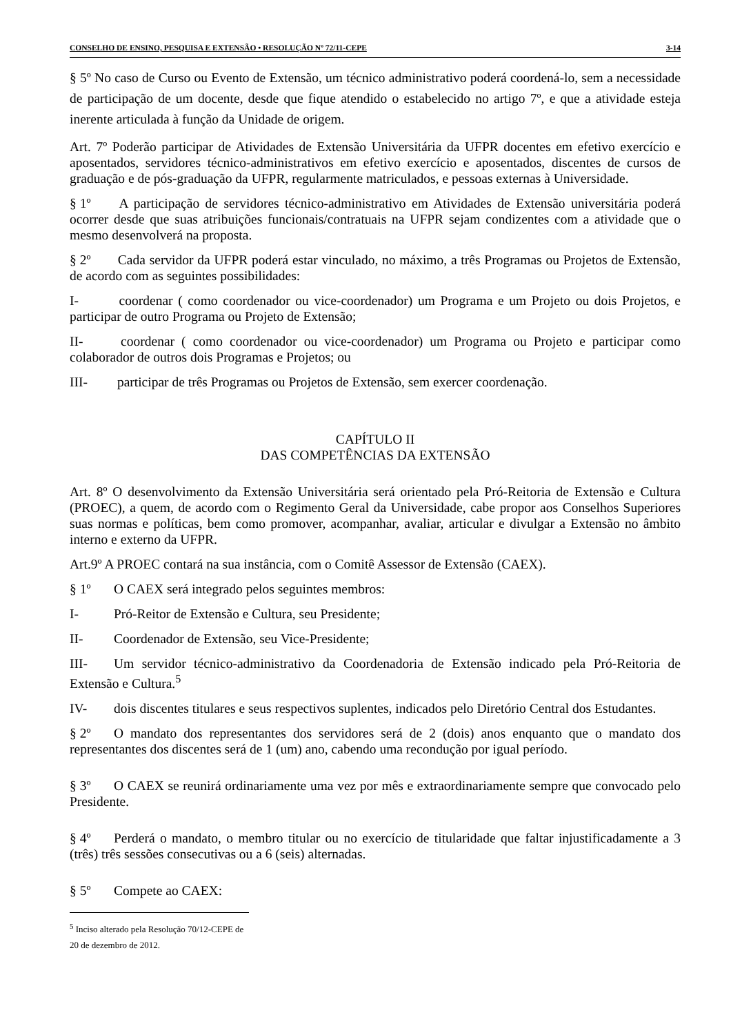CONSELHO DE ENSINO, PESQUISA E EXTENSÃO • RESOLUÇÃO Nº 72/11-CEPE 3-14
§ 5º No caso de Curso ou Evento de Extensão, um técnico administrativo poderá coordená-lo, sem a necessidade de participação de um docente, desde que fique atendido o estabelecido no artigo 7º, e que a atividade esteja inerente articulada à função da Unidade de origem.
Art. 7º Poderão participar de Atividades de Extensão Universitária da UFPR docentes em efetivo exercício e aposentados, servidores técnico-administrativos em efetivo exercício e aposentados, discentes de cursos de graduação e de pós-graduação da UFPR, regularmente matriculados, e pessoas externas à Universidade.
§ 1º A participação de servidores técnico-administrativo em Atividades de Extensão universitária poderá ocorrer desde que suas atribuições funcionais/contratuais na UFPR sejam condizentes com a atividade que o mesmo desenvolverá na proposta.
§ 2º Cada servidor da UFPR poderá estar vinculado, no máximo, a três Programas ou Projetos de Extensão, de acordo com as seguintes possibilidades:
I- coordenar ( como coordenador ou vice-coordenador) um Programa e um Projeto ou dois Projetos, e participar de outro Programa ou Projeto de Extensão;
II- coordenar ( como coordenador ou vice-coordenador) um Programa ou Projeto e participar como colaborador de outros dois Programas e Projetos; ou
III- participar de três Programas ou Projetos de Extensão, sem exercer coordenação.
CAPÍTULO II
DAS COMPETÊNCIAS DA EXTENSÃO
Art. 8º O desenvolvimento da Extensão Universitária será orientado pela Pró-Reitoria de Extensão e Cultura (PROEC), a quem, de acordo com o Regimento Geral da Universidade, cabe propor aos Conselhos Superiores suas normas e políticas, bem como promover, acompanhar, avaliar, articular e divulgar a Extensão no âmbito interno e externo da UFPR.
Art.9º A PROEC contará na sua instância, com o Comitê Assessor de Extensão (CAEX).
§ 1º O CAEX será integrado pelos seguintes membros:
I- Pró-Reitor de Extensão e Cultura, seu Presidente;
II- Coordenador de Extensão, seu Vice-Presidente;
III- Um servidor técnico-administrativo da Coordenadoria de Extensão indicado pela Pró-Reitoria de Extensão e Cultura.<sup>5</sup>
IV- dois discentes titulares e seus respectivos suplentes, indicados pelo Diretório Central dos Estudantes.
§ 2º O mandato dos representantes dos servidores será de 2 (dois) anos enquanto que o mandato dos representantes dos discentes será de 1 (um) ano, cabendo uma recondução por igual período.
§ 3º O CAEX se reunirá ordinariamente uma vez por mês e extraordinariamente sempre que convocado pelo Presidente.
§ 4º Perderá o mandato, o membro titular ou no exercício de titularidade que faltar injustificadamente a 3 (três) três sessões consecutivas ou a 6 (seis) alternadas.
§ 5º Compete ao CAEX:
<sup>5</sup> Inciso alterado pela Resolução 70/12-CEPE de 20 de dezembro de 2012.